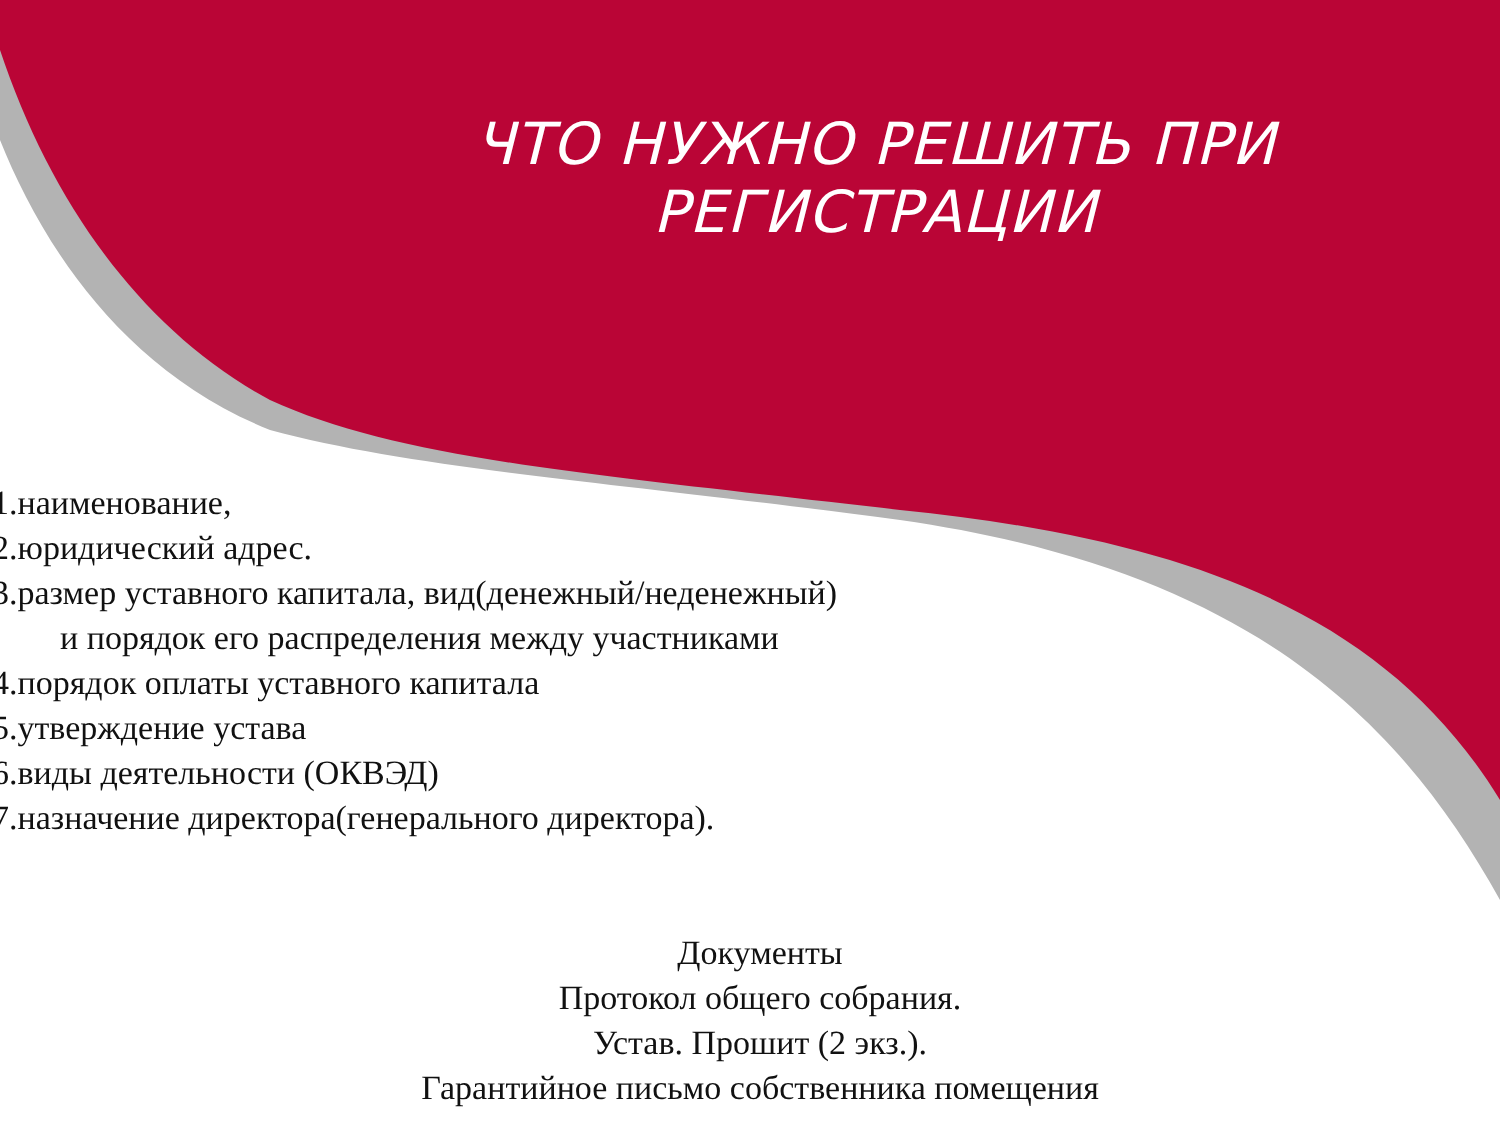ЧТО НУЖНО РЕШИТЬ ПРИ РЕГИСТРАЦИИ
1.наименование,
2.юридический адрес.
3.размер уставного капитала, вид(денежный/неденежный)
и порядок его распределения между участниками
4.порядок оплаты уставного капитала
5.утверждение устава
6.виды деятельности (ОКВЭД)
7.назначение директора(генерального директора).
Документы
Протокол общего собрания.
Устав. Прошит (2 экз.).
Гарантийное письмо собственника помещения